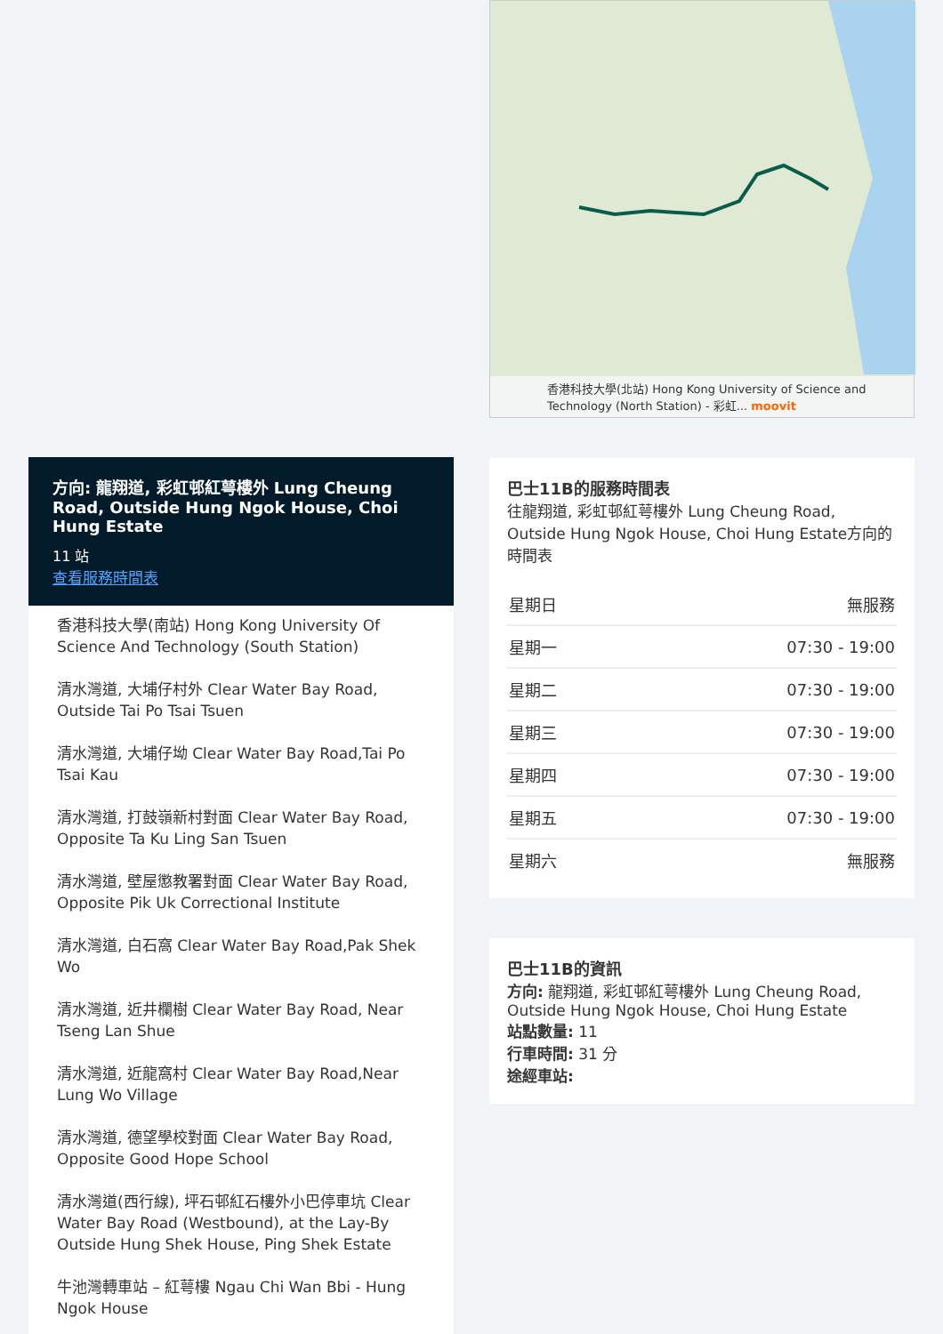方向: 龍翔道, 彩虹邨紅萼樓外 Lung Cheung Road, Outside Hung Ngok House, Choi Hung Estate
11 站
查看服務時間表
香港科技大學(南站) Hong Kong University Of Science And Technology (South Station)
清水灣道, 大埔仔村外 Clear Water Bay Road, Outside Tai Po Tsai Tsuen
清水灣道, 大埔仔坳 Clear Water Bay Road,Tai Po Tsai Kau
清水灣道, 打鼓嶺新村對面 Clear Water Bay Road, Opposite Ta Ku Ling San Tsuen
清水灣道, 壁屋懲教署對面 Clear Water Bay Road, Opposite Pik Uk Correctional Institute
清水灣道, 白石窩 Clear Water Bay Road,Pak Shek Wo
清水灣道, 近井欄樹 Clear Water Bay Road, Near Tseng Lan Shue
清水灣道, 近龍窩村 Clear Water Bay Road,Near Lung Wo Village
清水灣道, 德望學校對面 Clear Water Bay Road, Opposite Good Hope School
清水灣道(西行線), 坪石邨紅石樓外小巴停車坑 Clear Water Bay Road (Westbound), at the Lay-By Outside Hung Shek House, Ping Shek Estate
牛池灣轉車站 – 紅萼樓 Ngau Chi Wan Bbi - Hung Ngok House
香港科技大學(北站) Hong Kong University of Science and Technology (North Station) - 彩虹... moovit
巴士11B的服務時間表
往龍翔道, 彩虹邨紅萼樓外 Lung Cheung Road, Outside Hung Ngok House, Choi Hung Estate方向的時間表
| 星期日 | 無服務 |
| 星期一 | 07:30 - 19:00 |
| 星期二 | 07:30 - 19:00 |
| 星期三 | 07:30 - 19:00 |
| 星期四 | 07:30 - 19:00 |
| 星期五 | 07:30 - 19:00 |
| 星期六 | 無服務 |
巴士11B的資訊
方向: 龍翔道, 彩虹邨紅萼樓外 Lung Cheung Road, Outside Hung Ngok House, Choi Hung Estate
站點數量: 11
行車時間: 31 分
途經車站: